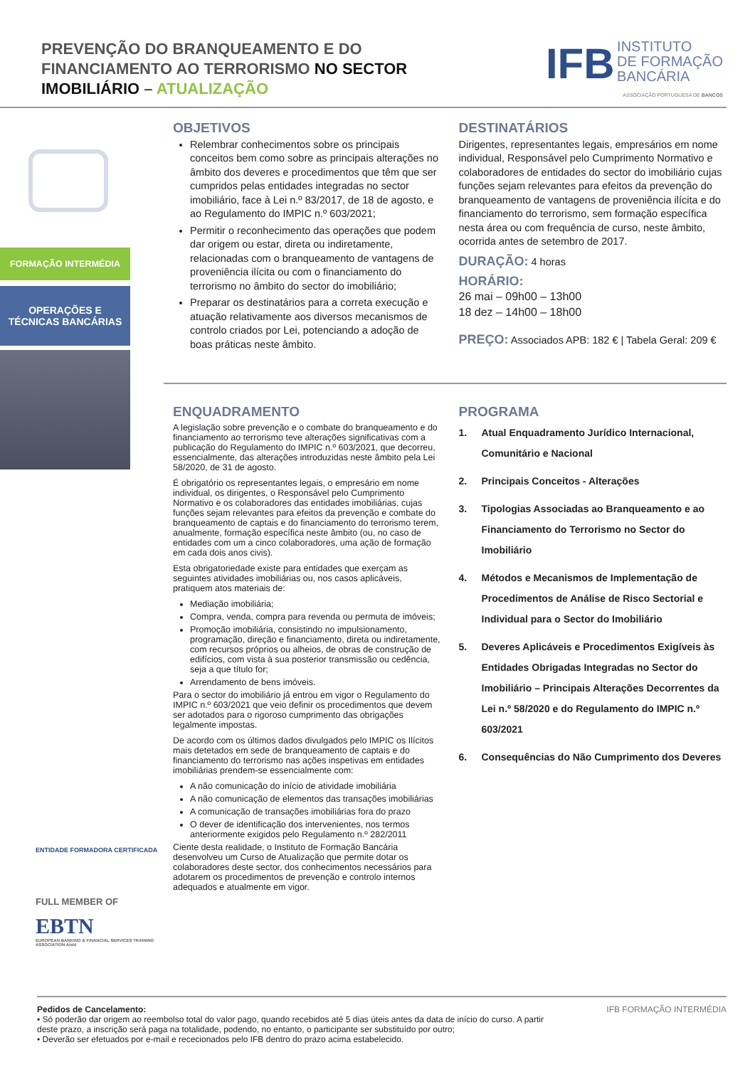PREVENÇÃO DO BRANQUEAMENTO E DO
FINANCIAMENTO AO TERRORISMO NO SECTOR
IMOBILIÁRIO – ATUALIZAÇÃO
IFB INSTITUTO
DE FORMAÇÃO
BANCÁRIA
ASSOCIAÇÃO PORTUGUESA DE BANCOS
FORMAÇÃO INTERMÉDIA
OPERAÇÕES E
TÉCNICAS BANCÁRIAS
ENTIDADE FORMADORA CERTIFICADA
FULL MEMBER OF
EBTN
EUROPEAN BANKING & FINANCIAL SERVICES TRAINING ASSOCIATION Aisbl
OBJETIVOS
Relembrar conhecimentos sobre os principais conceitos bem como sobre as principais alterações no âmbito dos deveres e procedimentos que têm que ser cumpridos pelas entidades integradas no sector imobiliário, face à Lei n.º 83/2017, de 18 de agosto, e ao Regulamento do IMPIC n.º 603/2021;
Permitir o reconhecimento das operações que podem dar origem ou estar, direta ou indiretamente, relacionadas com o branqueamento de vantagens de proveniência ilícita ou com o financiamento do terrorismo no âmbito do sector do imobiliário;
Preparar os destinatários para a correta execução e atuação relativamente aos diversos mecanismos de controlo criados por Lei, potenciando a adoção de boas práticas neste âmbito.
DESTINATÁRIOS
Dirigentes, representantes legais, empresários em nome individual, Responsável pelo Cumprimento Normativo e colaboradores de entidades do sector do imobiliário cujas funções sejam relevantes para efeitos da prevenção do branqueamento de vantagens de proveniência ilícita e do financiamento do terrorismo, sem formação específica nesta área ou com frequência de curso, neste âmbito, ocorrida antes de setembro de 2017.
DURAÇÃO: 4 horas
HORÁRIO:
26 mai – 09h00 – 13h00
18 dez – 14h00 – 18h00
PREÇO: Associados APB: 182 € | Tabela Geral: 209 €
ENQUADRAMENTO
A legislação sobre prevenção e o combate do branqueamento e do financiamento ao terrorismo teve alterações significativas com a publicação do Regulamento do IMPIC n.º 603/2021, que decorreu, essencialmente, das alterações introduzidas neste âmbito pela Lei 58/2020, de 31 de agosto.
É obrigatório os representantes legais, o empresário em nome individual, os dirigentes, o Responsável pelo Cumprimento Normativo e os colaboradores das entidades imobiliárias, cujas funções sejam relevantes para efeitos da prevenção e combate do branqueamento de captais e do financiamento do terrorismo terem, anualmente, formação específica neste âmbito (ou, no caso de entidades com um a cinco colaboradores, uma ação de formação em cada dois anos civis).
Esta obrigatoriedade existe para entidades que exerçam as seguintes atividades imobiliárias ou, nos casos aplicáveis, pratiquem atos materiais de:
Mediação imobiliária;
Compra, venda, compra para revenda ou permuta de imóveis;
Promoção imobiliária, consistindo no impulsionamento, programação, direção e financiamento, direta ou indiretamente, com recursos próprios ou alheios, de obras de construção de edifícios, com vista à sua posterior transmissão ou cedência, seja a que título for;
Arrendamento de bens imóveis.
Para o sector do imobiliário já entrou em vigor o Regulamento do IMPIC n.º 603/2021 que veio definir os procedimentos que devem ser adotados para o rigoroso cumprimento das obrigações legalmente impostas.
De acordo com os últimos dados divulgados pelo IMPIC os Ilícitos mais detetados em sede de branqueamento de captais e do financiamento do terrorismo nas ações inspetivas em entidades imobiliárias prendem-se essencialmente com:
A não comunicação do início de atividade imobiliária
A não comunicação de elementos das transações imobiliárias
A comunicação de transações imobiliárias fora do prazo
O dever de identificação dos intervenientes, nos termos anteriormente exigidos pelo Regulamento n.º 282/2011
Ciente desta realidade, o Instituto de Formação Bancária desenvolveu um Curso de Atualização que permite dotar os colaboradores deste sector, dos conhecimentos necessários para adotarem os procedimentos de prevenção e controlo internos adequados e atualmente em vigor.
PROGRAMA
1. Atual Enquadramento Jurídico Internacional, Comunitário e Nacional
2. Principais Conceitos - Alterações
3. Tipologias Associadas ao Branqueamento e ao Financiamento do Terrorismo no Sector do Imobiliário
4. Métodos e Mecanismos de Implementação de Procedimentos de Análise de Risco Sectorial e Individual para o Sector do Imobiliário
5. Deveres Aplicáveis e Procedimentos Exigíveis às Entidades Obrigadas Integradas no Sector do Imobiliário – Principais Alterações Decorrentes da Lei n.º 58/2020 e do Regulamento do IMPIC n.º 603/2021
6. Consequências do Não Cumprimento dos Deveres
Pedidos de Cancelamento:
• Só poderão dar origem ao reembolso total do valor pago, quando recebidos até 5 dias úteis antes da data de início do curso. A partir deste prazo, a inscrição será paga na totalidade, podendo, no entanto, o participante ser substituído por outro;
• Deverão ser efetuados por e-mail e rececionados pelo IFB dentro do prazo acima estabelecido.
IFB FORMAÇÃO INTERMÉDIA